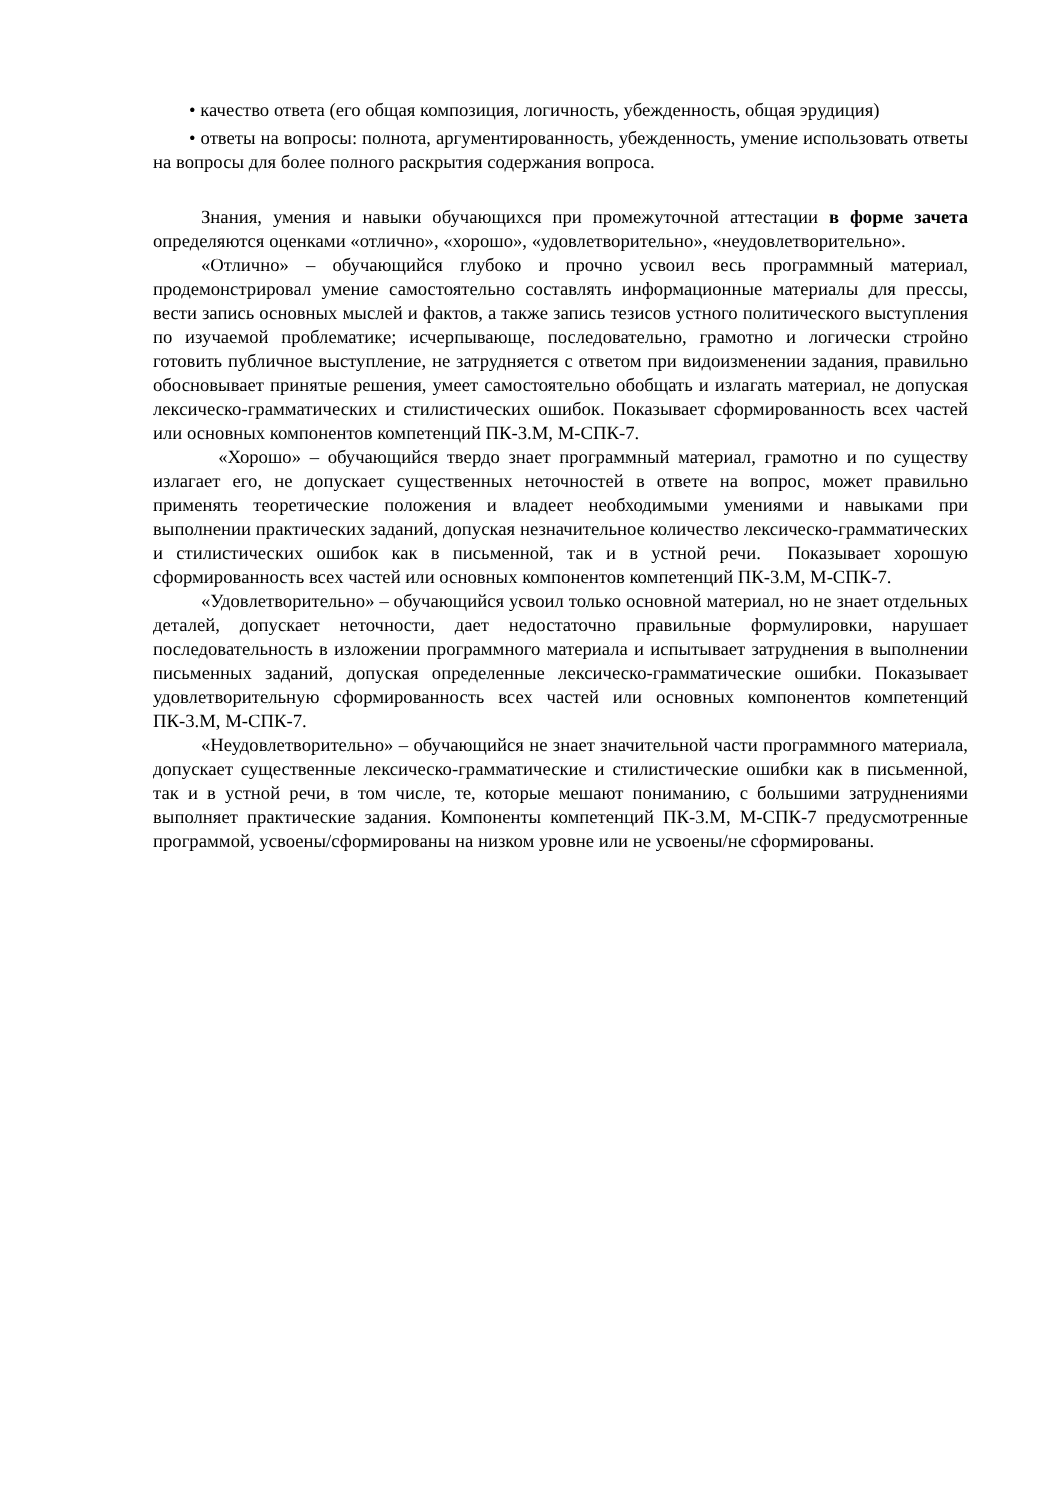• качество ответа (его общая композиция, логичность, убежденность, общая эрудиция)
• ответы на вопросы: полнота, аргументированность, убежденность, умение использовать ответы на вопросы для более полного раскрытия содержания вопроса.
Знания, умения и навыки обучающихся при промежуточной аттестации в форме зачета определяются оценками «отлично», «хорошо», «удовлетворительно», «неудовлетворительно».
«Отлично» – обучающийся глубоко и прочно усвоил весь программный материал, продемонстрировал умение самостоятельно составлять информационные материалы для прессы, вести запись основных мыслей и фактов, а также запись тезисов устного политического выступления по изучаемой проблематике; исчерпывающе, последовательно, грамотно и логически стройно готовить публичное выступление, не затрудняется с ответом при видоизменении задания, правильно обосновывает принятые решения, умеет самостоятельно обобщать и излагать материал, не допуская лексическо-грамматических и стилистических ошибок. Показывает сформированность всех частей или основных компонентов компетенций ПК-3.М, М-СПК-7.
«Хорошо» – обучающийся твердо знает программный материал, грамотно и по существу излагает его, не допускает существенных неточностей в ответе на вопрос, может правильно применять теоретические положения и владеет необходимыми умениями и навыками при выполнении практических заданий, допуская незначительное количество лексическо-грамматических и стилистических ошибок как в письменной, так и в устной речи. Показывает хорошую сформированность всех частей или основных компонентов компетенций ПК-3.М, М-СПК-7.
«Удовлетворительно» – обучающийся усвоил только основной материал, но не знает отдельных деталей, допускает неточности, дает недостаточно правильные формулировки, нарушает последовательность в изложении программного материала и испытывает затруднения в выполнении письменных заданий, допуская определенные лексическо-грамматические ошибки. Показывает удовлетворительную сформированность всех частей или основных компонентов компетенций ПК-3.М, М-СПК-7.
«Неудовлетворительно» – обучающийся не знает значительной части программного материала, допускает существенные лексическо-грамматические и стилистические ошибки как в письменной, так и в устной речи, в том числе, те, которые мешают пониманию, с большими затруднениями выполняет практические задания. Компоненты компетенций ПК-3.М, М-СПК-7 предусмотренные программой, усвоены/сформированы на низком уровне или не усвоены/не сформированы.